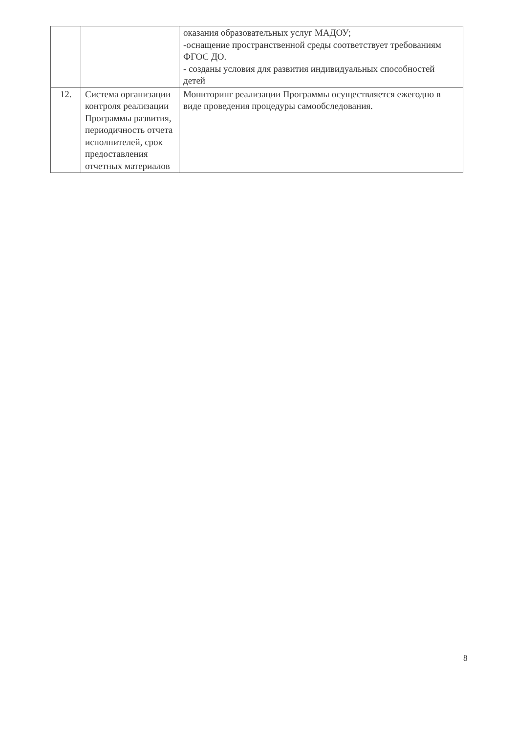| | | оказания образовательных услуг МАДОУ; -оснащение пространственной среды соответствует требованиям ФГОС ДО. - созданы условия для развития индивидуальных способностей детей |
| 12. | Система организации контроля реализации Программы развития, периодичность отчета исполнителей, срок предоставления отчетных материалов | Мониторинг реализации Программы осуществляется ежегодно в виде проведения процедуры самообследования. |
8